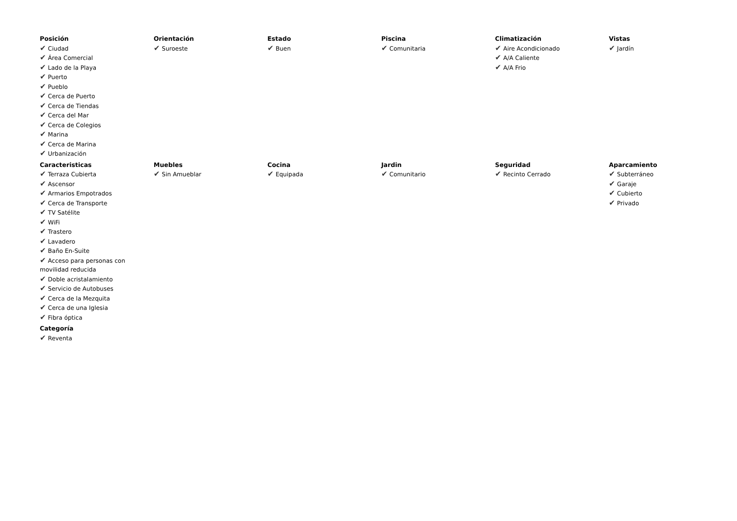| Posición ✔ Ciudad ✔ Área Comercial ✔ Lado de la Playa ✔ Puerto ✔ Pueblo ✔ Cerca de Puerto ✔ Cerca de Tiendas ✔ Cerca del Mar ✔ Cerca de Colegios ✔ Marina ✔ Cerca de Marina ✔ Urbanización | Orientación ✔ Suroeste | Estado ✔ Buen | Piscina ✔ Comunitaria | Climatización ✔ Aire Acondicionado ✔ A/A Caliente ✔ A/A Frio | Vistas ✔ Jardín |
| Caracteristicas ✔ Terraza Cubierta ✔ Ascensor ✔ Armarios Empotrados ✔ Cerca de Transporte ✔ TV Satélite ✔ WiFi ✔ Trastero ✔ Lavadero ✔ Baño En-Suite ✔ Acceso para personas con movilidad reducida ✔ Doble acristalamiento ✔ Servicio de Autobuses ✔ Cerca de la Mezquita ✔ Cerca de una Iglesia ✔ Fibra óptica | Muebles ✔ Sin Amueblar | Cocina ✔ Equipada | Jardin ✔ Comunitario | Seguridad ✔ Recinto Cerrado | Aparcamiento ✔ Subterráneo ✔ Garaje ✔ Cubierto ✔ Privado |
| Categoría ✔ Reventa | | | | | |